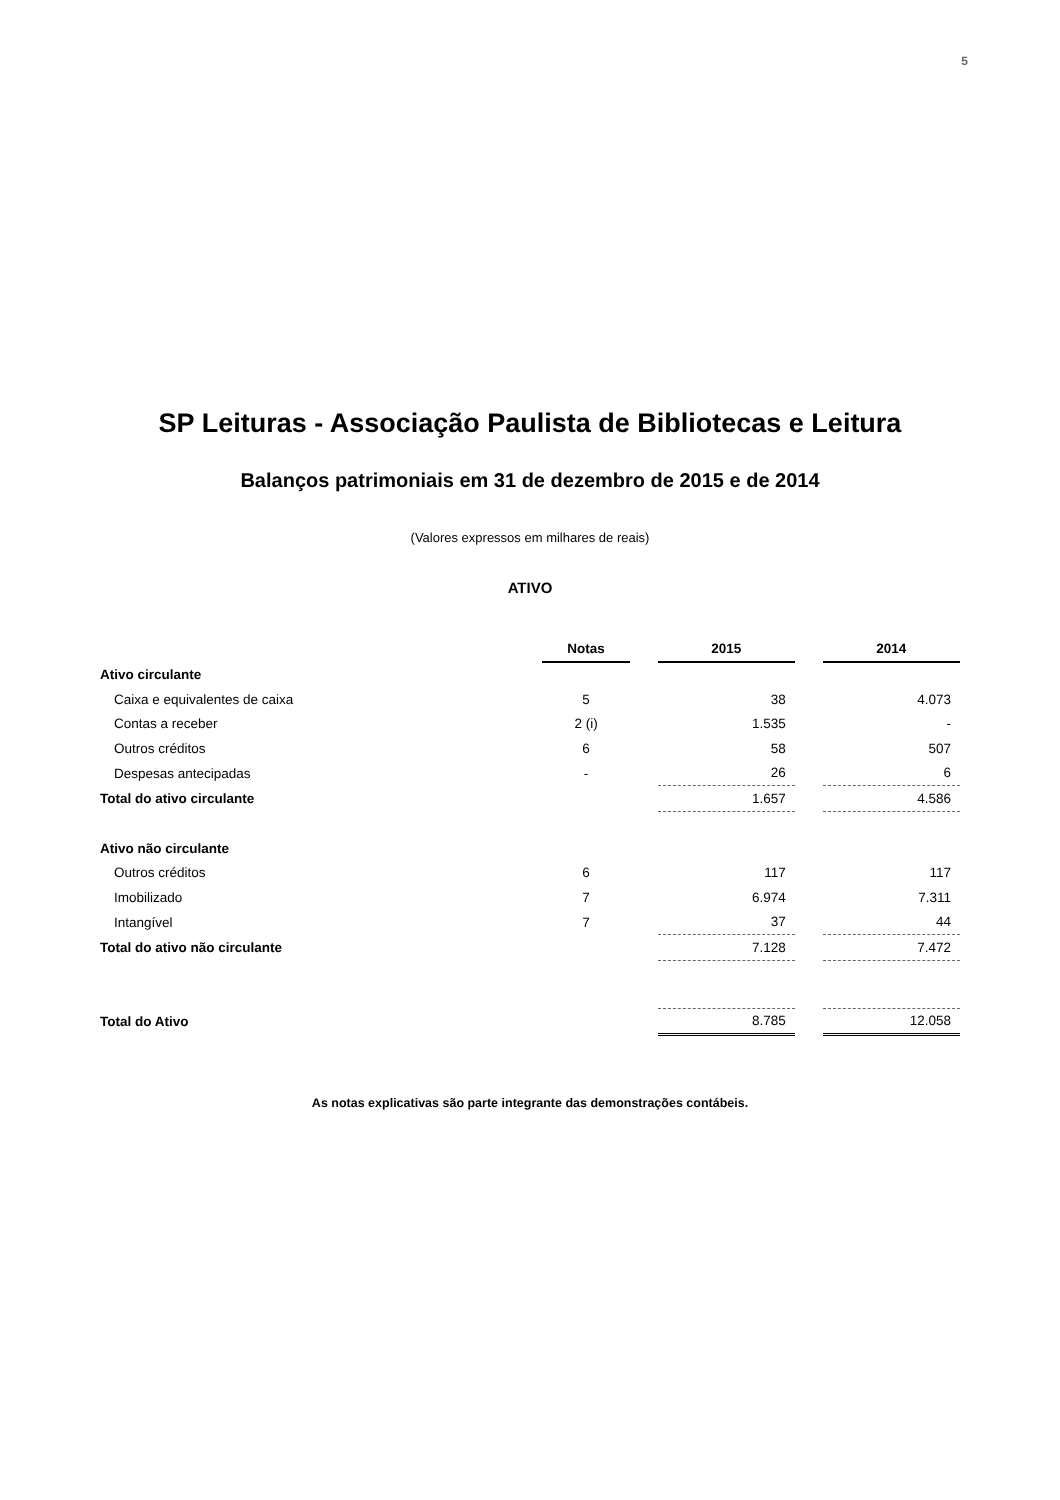5
SP Leituras - Associação Paulista de Bibliotecas e Leitura
Balanços patrimoniais em 31 de dezembro de 2015 e de 2014
(Valores expressos em milhares de reais)
ATIVO
| | Notas | | 2015 | | 2014 |
| Ativo circulante | | | | | |
| Caixa e equivalentes de caixa | 5 | | 38 | | 4.073 |
| Contas a receber | 2 (i) | | 1.535 | | - |
| Outros créditos | 6 | | 58 | | 507 |
| Despesas antecipadas | - | | 26 | | 6 |
| Total do ativo circulante | | | 1.657 | | 4.586 |
| Ativo não circulante | | | | | |
| Outros créditos | 6 | | 117 | | 117 |
| Imobilizado | 7 | | 6.974 | | 7.311 |
| Intangível | 7 | | 37 | | 44 |
| Total do ativo não circulante | | | 7.128 | | 7.472 |
| Total do Ativo | | | 8.785 | | 12.058 |
As notas explicativas são parte integrante das demonstrações contábeis.